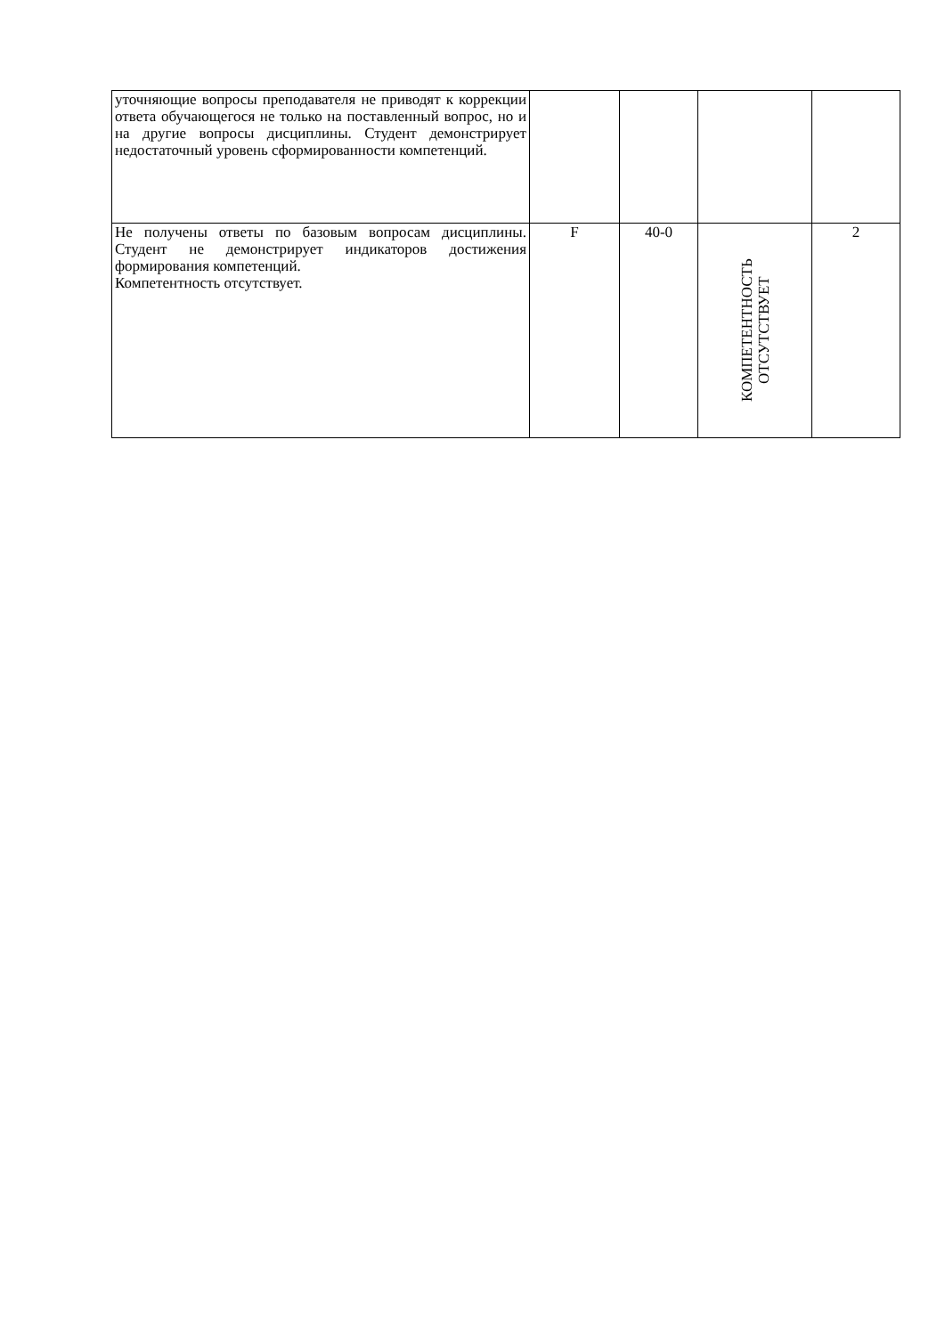| уточняющие вопросы преподавателя не приводят к коррекции ответа обучающегося не только на поставленный вопрос, но и на другие вопросы дисциплины. Студент демонстрирует недостаточный уровень сформированности компетенций. | | | | |
| Не получены ответы по базовым вопросам дисциплины. Студент не демонстрирует индикаторов достижения формирования компетенций. Компетентность отсутствует. | F | 40-0 | КОМПЕТЕНТНОСТЬ ОТСУТСТВУЕТ | 2 |